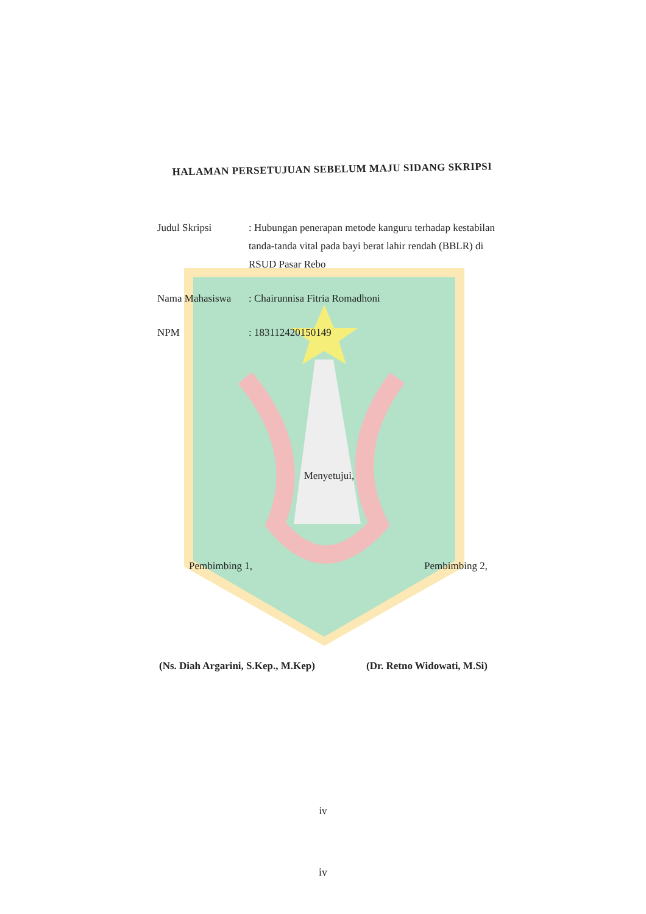HALAMAN PERSETUJUAN SEBELUM MAJU SIDANG SKRIPSI
| Judul Skripsi | : Hubungan penerapan metode kanguru terhadap kestabilan tanda-tanda vital pada bayi berat lahir rendah (BBLR) di RSUD Pasar Rebo |
| Nama Mahasiswa | : Chairunnisa Fitria Romadhoni |
| NPM | : 183112420150149 |
Menyetujui,
| Pembimbing 1, | Pembimbing 2, |
| (Ns. Diah Argarini, S.Kep., M.Kep) | (Dr. Retno Widowati, M.Si) |
iv
iv